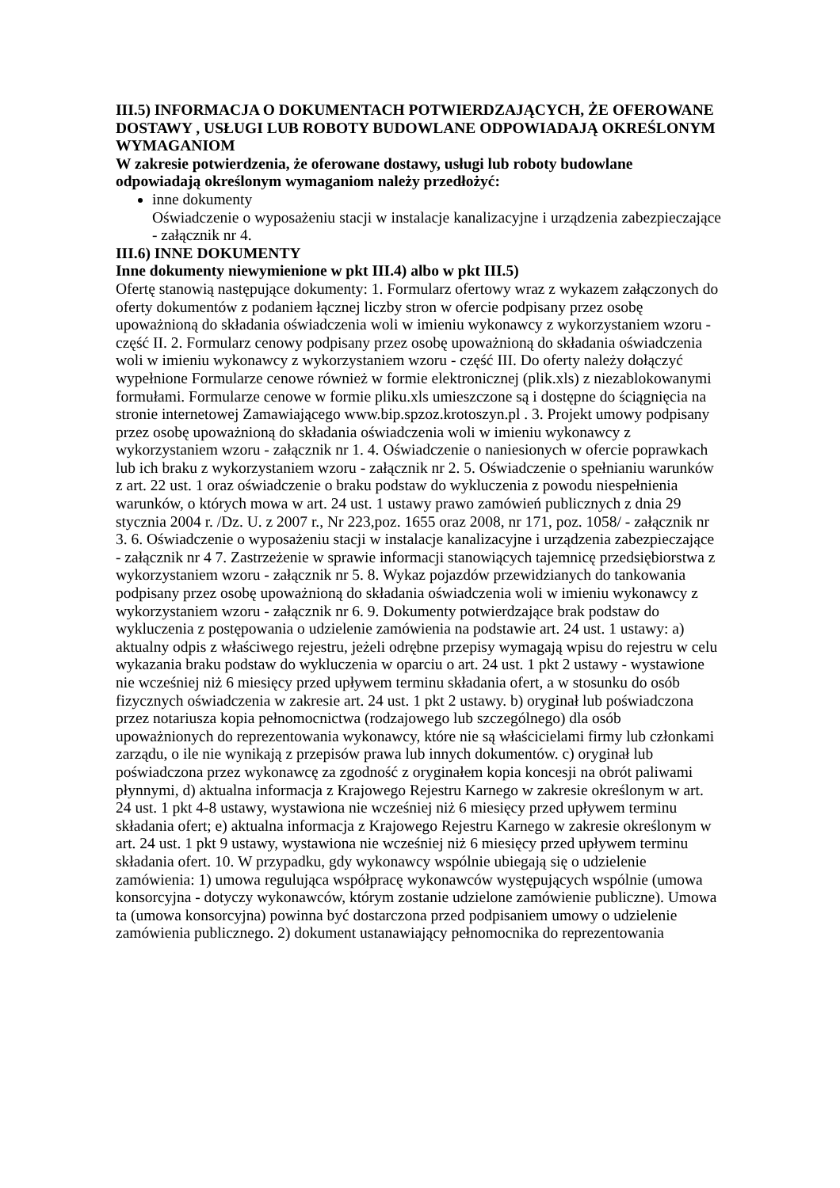III.5) INFORMACJA O DOKUMENTACH POTWIERDZAJĄCYCH, ŻE OFEROWANE DOSTAWY , USŁUGI LUB ROBOTY BUDOWLANE ODPOWIADAJĄ OKREŚLONYM WYMAGANIOM
W zakresie potwierdzenia, że oferowane dostawy, usługi lub roboty budowlane odpowiadają określonym wymaganiom należy przedłożyć:
inne dokumenty
Oświadczenie o wyposażeniu stacji w instalacje kanalizacyjne i urządzenia zabezpieczające - załącznik nr 4.
III.6) INNE DOKUMENTY
Inne dokumenty niewymienione w pkt III.4) albo w pkt III.5)
Ofertę stanowią następujące dokumenty: 1. Formularz ofertowy wraz z wykazem załączonych do oferty dokumentów z podaniem łącznej liczby stron w ofercie podpisany przez osobę upoważnioną do składania oświadczenia woli w imieniu wykonawcy z wykorzystaniem wzoru - część II. 2. Formularz cenowy podpisany przez osobę upoważnioną do składania oświadczenia woli w imieniu wykonawcy z wykorzystaniem wzoru - część III. Do oferty należy dołączyć wypełnione Formularze cenowe również w formie elektronicznej (plik.xls) z niezablokowanymi formułami. Formularze cenowe w formie pliku.xls umieszczone są i dostępne do ściągnięcia na stronie internetowej Zamawiającego www.bip.spzoz.krotoszyn.pl . 3. Projekt umowy podpisany przez osobę upoważnioną do składania oświadczenia woli w imieniu wykonawcy z wykorzystaniem wzoru - załącznik nr 1. 4. Oświadczenie o naniesionych w ofercie poprawkach lub ich braku z wykorzystaniem wzoru - załącznik nr 2. 5. Oświadczenie o spełnianiu warunków z art. 22 ust. 1 oraz oświadczenie o braku podstaw do wykluczenia z powodu niespełnienia warunków, o których mowa w art. 24 ust. 1 ustawy prawo zamówień publicznych z dnia 29 stycznia 2004 r. /Dz. U. z 2007 r., Nr 223,poz. 1655 oraz 2008, nr 171, poz. 1058/ - załącznik nr 3. 6. Oświadczenie o wyposażeniu stacji w instalacje kanalizacyjne i urządzenia zabezpieczające - załącznik nr 4 7. Zastrzeżenie w sprawie informacji stanowiących tajemnicę przedsiębiorstwa z wykorzystaniem wzoru - załącznik nr 5. 8. Wykaz pojazdów przewidzianych do tankowania podpisany przez osobę upoważnioną do składania oświadczenia woli w imieniu wykonawcy z wykorzystaniem wzoru - załącznik nr 6. 9. Dokumenty potwierdzające brak podstaw do wykluczenia z postępowania o udzielenie zamówienia na podstawie art. 24 ust. 1 ustawy: a) aktualny odpis z właściwego rejestru, jeżeli odrębne przepisy wymagają wpisu do rejestru w celu wykazania braku podstaw do wykluczenia w oparciu o art. 24 ust. 1 pkt 2 ustawy - wystawione nie wcześniej niż 6 miesięcy przed upływem terminu składania ofert, a w stosunku do osób fizycznych oświadczenia w zakresie art. 24 ust. 1 pkt 2 ustawy. b) oryginał lub poświadczona przez notariusza kopia pełnomocnictwa (rodzajowego lub szczególnego) dla osób upoważnionych do reprezentowania wykonawcy, które nie są właścicielami firmy lub członkami zarządu, o ile nie wynikają z przepisów prawa lub innych dokumentów. c) oryginał lub poświadczona przez wykonawcę za zgodność z oryginałem kopia koncesji na obrót paliwami płynnymi, d) aktualna informacja z Krajowego Rejestru Karnego w zakresie określonym w art. 24 ust. 1 pkt 4-8 ustawy, wystawiona nie wcześniej niż 6 miesięcy przed upływem terminu składania ofert; e) aktualna informacja z Krajowego Rejestru Karnego w zakresie określonym w art. 24 ust. 1 pkt 9 ustawy, wystawiona nie wcześniej niż 6 miesięcy przed upływem terminu składania ofert. 10. W przypadku, gdy wykonawcy wspólnie ubiegają się o udzielenie zamówienia: 1) umowa regulująca współpracę wykonawców występujących wspólnie (umowa konsorcyjna - dotyczy wykonawców, którym zostanie udzielone zamówienie publiczne). Umowa ta (umowa konsorcyjna) powinna być dostarczona przed podpisaniem umowy o udzielenie zamówienia publicznego. 2) dokument ustanawiający pełnomocnika do reprezentowania